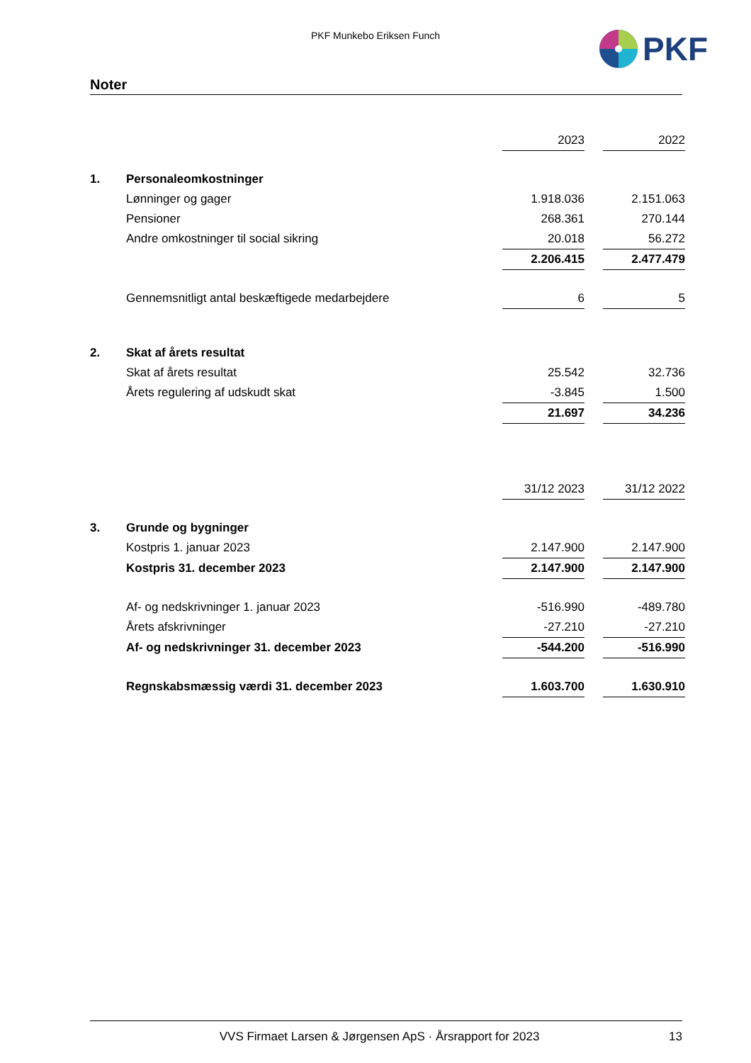PKF Munkebo Eriksen Funch
PKF
Noter
| | | 2023 | | 2022 |
| 1. | Personaleomkostninger | | | |
| | Lønninger og gager | 1.918.036 | | 2.151.063 |
| | Pensioner | 268.361 | | 270.144 |
| | Andre omkostninger til social sikring | 20.018 | | 56.272 |
| | | 2.206.415 | | 2.477.479 |
| | Gennemsnitligt antal beskæftigede medarbejdere | 6 | | 5 |
| 2. | Skat af årets resultat | | | |
| | Skat af årets resultat | 25.542 | | 32.736 |
| | Årets regulering af udskudt skat | -3.845 | | 1.500 |
| | | 21.697 | | 34.236 |
| | | 31/12 2023 | | 31/12 2022 |
| 3. | Grunde og bygninger | | | |
| | Kostpris 1. januar 2023 | 2.147.900 | | 2.147.900 |
| | Kostpris 31. december 2023 | 2.147.900 | | 2.147.900 |
| | Af- og nedskrivninger 1. januar 2023 | -516.990 | | -489.780 |
| | Årets afskrivninger | -27.210 | | -27.210 |
| | Af- og nedskrivninger 31. december 2023 | -544.200 | | -516.990 |
| | Regnskabsmæssig værdi 31. december 2023 | 1.603.700 | | 1.630.910 |
VVS Firmaet Larsen & Jørgensen ApS · Årsrapport for 2023 13